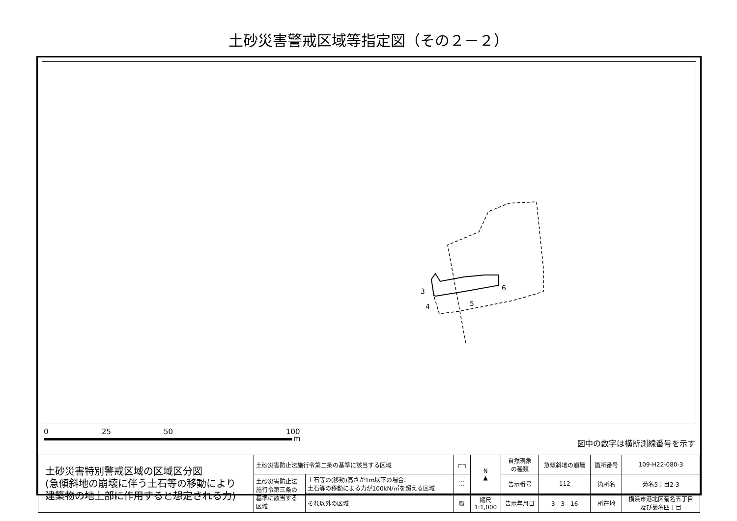土砂災害警戒区域等指定図（その２－２）
3
4
5
6
0 25 50 100
m 図中の数字は横断測線番号を示す
| 土砂災害特別警戒区域の区域区分図 (急傾斜地の崩壊に伴う土石等の移動により 建築物の地上部に作用すると想定される力) | 土砂災害防止法施行令第二条の基準に該当する区域 | | ┌┈┐ | N ▲ | 自然現象 の種類 | 急傾斜地の崩壊 | 箇所番号 | 109-H22-080-3 |
| | 土砂災害防止法 施行令第三条の 基準に該当する 区域 | 土石等の(移動)高さが1m以下の場合、 土石等の移動による力が100kN/㎡を超える区域 | ⁚⁚⁚ | | 告示番号 | 112 | 箇所名 | 菊名5丁目2-3 |
| | | それ以外の区域 | ▨ | 縮尺 1:1,000 | 告示年月日 | 3 3 16 | 所在地 | 横浜市港北区菊名五丁目 及び菊名四丁目 |